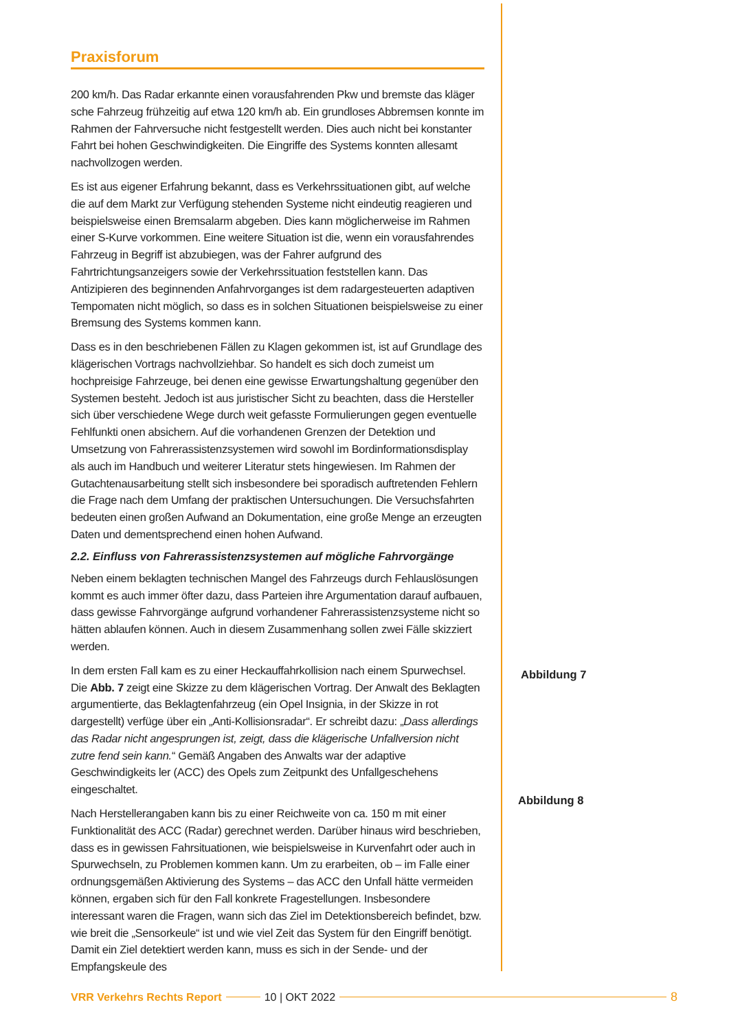Praxisforum
200 km/h. Das Radar erkannte einen vorausfahrenden Pkw und bremste das kläger sche Fahrzeug frühzeitig auf etwa 120 km/h ab. Ein grundloses Abbremsen konnte im Rahmen der Fahrversuche nicht festgestellt werden. Dies auch nicht bei konstanter Fahrt bei hohen Geschwindigkeiten. Die Eingriffe des Systems konnten allesamt nachvollzogen werden.
Es ist aus eigener Erfahrung bekannt, dass es Verkehrssituationen gibt, auf welche die auf dem Markt zur Verfügung stehenden Systeme nicht eindeutig reagieren und beispielsweise einen Bremsalarm abgeben. Dies kann möglicherweise im Rahmen einer S-Kurve vorkommen. Eine weitere Situation ist die, wenn ein vorausfahrendes Fahrzeug in Begriff ist abzubiegen, was der Fahrer aufgrund des Fahrtrichtungsanzeigers sowie der Verkehrssituation feststellen kann. Das Antizipieren des beginnenden Anfahrvorganges ist dem radargesteuerten adaptiven Tempomaten nicht möglich, so dass es in solchen Situationen beispielsweise zu einer Bremsung des Systems kommen kann.
Dass es in den beschriebenen Fällen zu Klagen gekommen ist, ist auf Grundlage des klägerischen Vortrags nachvollziehbar. So handelt es sich doch zumeist um hochpreisige Fahrzeuge, bei denen eine gewisse Erwartungshaltung gegenüber den Systemen besteht. Jedoch ist aus juristischer Sicht zu beachten, dass die Hersteller sich über verschiedene Wege durch weit gefasste Formulierungen gegen eventuelle Fehlfunkti onen absichern. Auf die vorhandenen Grenzen der Detektion und Umsetzung von Fahrerassistenzsystemen wird sowohl im Bordinformationsdisplay als auch im Handbuch und weiterer Literatur stets hingewiesen. Im Rahmen der Gutachtenausarbeitung stellt sich insbesondere bei sporadisch auftretenden Fehlern die Frage nach dem Umfang der praktischen Untersuchungen. Die Versuchsfahrten bedeuten einen großen Aufwand an Dokumentation, eine große Menge an erzeugten Daten und dementsprechend einen hohen Aufwand.
2.2. Einfluss von Fahrerassistenzsystemen auf mögliche Fahrvorgänge
Neben einem beklagten technischen Mangel des Fahrzeugs durch Fehlauslösungen kommt es auch immer öfter dazu, dass Parteien ihre Argumentation darauf aufbauen, dass gewisse Fahrvorgänge aufgrund vorhandener Fahrerassistenzsysteme nicht so hätten ablaufen können. Auch in diesem Zusammenhang sollen zwei Fälle skizziert werden.
In dem ersten Fall kam es zu einer Heckauffahrkollision nach einem Spurwechsel. Die Abb. 7 zeigt eine Skizze zu dem klägerischen Vortrag. Der Anwalt des Beklagten argumentierte, das Beklagtenfahrzeug (ein Opel Insignia, in der Skizze in rot dargestellt) verfüge über ein „Anti-Kollisionsradar“. Er schreibt dazu: „Dass allerdings das Radar nicht angesprungen ist, zeigt, dass die klägerische Unfallversion nicht zutre fend sein kann.“ Gemäß Angaben des Anwalts war der adaptive Geschwindigkeits ler (ACC) des Opels zum Zeitpunkt des Unfallgeschehens eingeschaltet.
Nach Herstellerangaben kann bis zu einer Reichweite von ca. 150 m mit einer Funktionalität des ACC (Radar) gerechnet werden. Darüber hinaus wird beschrieben, dass es in gewissen Fahrsituationen, wie beispielsweise in Kurvenfahrt oder auch in Spurwechseln, zu Problemen kommen kann. Um zu erarbeiten, ob – im Falle einer ordnungsgemäßen Aktivierung des Systems – das ACC den Unfall hätte vermeiden können, ergaben sich für den Fall konkrete Fragestellungen. Insbesondere interessant waren die Fragen, wann sich das Ziel im Detektionsbereich befindet, bzw. wie breit die „Sensorkeule“ ist und wie viel Zeit das System für den Eingriff benötigt. Damit ein Ziel detektiert werden kann, muss es sich in der Sende- und der Empfangskeule des
Abbildung 7
Abbildung 8
VRR Verkehrs Rechts Report 10 | OKT 2022 8